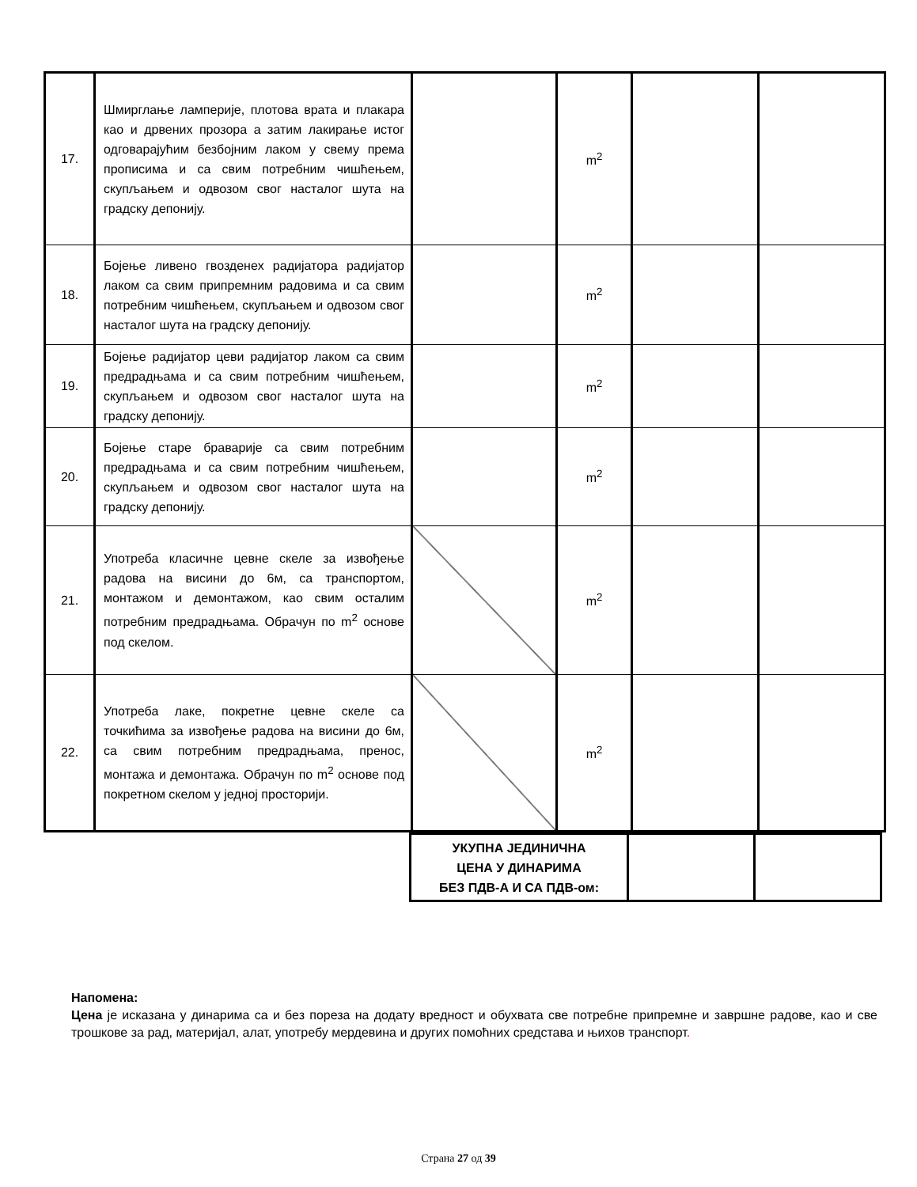| 17. | Шмирглање ламперије, плотова врата и плакара као и дрвених прозора а затим лакирање истог одговарајућим безбојним лаком у свему према прописима и са свим потребним чишћењем, скупљањем и одвозом свог насталог шута на градску депонију. | | m<sup>2</sup> | | |
| 18. | Бојење ливено гвозденeх радијатора радијатор лаком са свим припремним радовима и са свим потребним чишћењем, скупљањем и одвозом свог насталог шута на градску депонију. | | m<sup>2</sup> | | |
| 19. | Бојење радијатор цеви радијатор лаком са свим предрадњама и са свим потребним чишћењем, скупљањем и одвозом свог насталог шута на градску депонију. | | m<sup>2</sup> | | |
| 20. | Бојење старе браварије са свим потребним предрадњама и са свим потребним чишћењем, скупљањем и одвозом свог насталог шута на градску депонију. | | m<sup>2</sup> | | |
| 21. | Употреба класичне цевне скеле за извођење радова на висини до 6м, са транспортом, монтажом и демонтажом, као свим осталим потребним предрадњама. Обрачун по m<sup>2</sup> основе под скелом. | | m<sup>2</sup> | | |
| 22. | Употреба лаке, покретне цевне скеле са точкићима за извођење радова на висини до 6м, са свим потребним предрадњама, пренос, монтажа и демонтажа. Обрачун по m<sup>2</sup> основе под покретном скелом у једној просторији. | | m<sup>2</sup> | | |
| УКУПНА ЈЕДИНИЧНА ЦЕНА У ДИНАРИМА БЕЗ ПДВ-А И СА ПДВ-ом: | | |
Напомена:
Цена је исказана у динарима са и без пореза на додату вредност и обухвата све потребне припремне и завршне радове, као и све трошкове за рад, материјал, алат, употребу мердевина и других помоћних средстава и њихов транспорт.
Страна 27 од 39